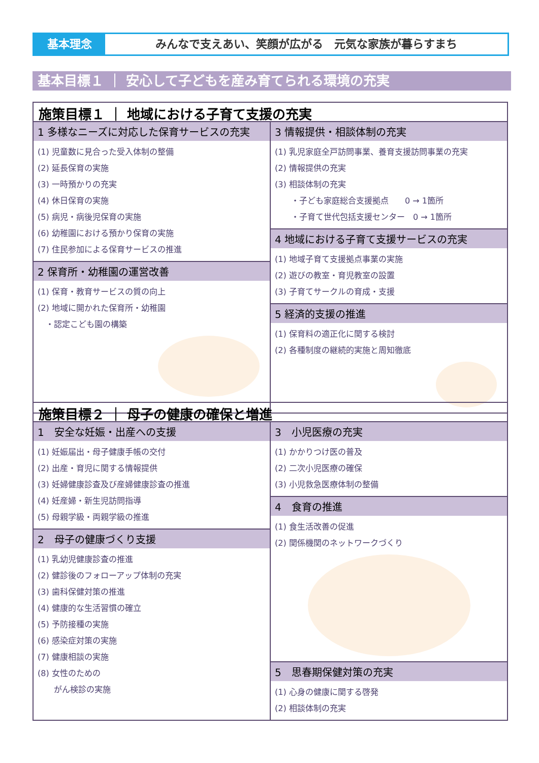基本理念 みんなで支えあい、笑顔が広がる　元気な家族が暮らすまち
基本目標１ ｜ 安心して子どもを産み育てられる環境の充実
施策目標１ ｜ 地域における子育て支援の充実
1 多様なニーズに対応した保育サービスの充実
(1) 児童数に見合った受入体制の整備
(2) 延長保育の実施
(3) 一時預かりの充実
(4) 休日保育の実施
(5) 病児・病後児保育の実施
(6) 幼稚園における預かり保育の実施
(7) 住民参加による保育サービスの推進
2 保育所・幼稚園の運営改善
(1) 保育・教育サービスの質の向上
(2) 地域に開かれた保育所・幼稚園
　・認定こども園の構築
3 情報提供・相談体制の充実
(1) 乳児家庭全戸訪問事業、養育支援訪問事業の充実
(2) 情報提供の充実
(3) 相談体制の充実
　　・子ども家庭総合支援拠点　　0 → 1箇所
　　・子育て世代包括支援センター　0 → 1箇所
4 地域における子育て支援サービスの充実
(1) 地域子育て支援拠点事業の実施
(2) 遊びの教室・育児教室の設置
(3) 子育てサークルの育成・支援
5 経済的支援の推進
(1) 保育料の適正化に関する検討
(2) 各種制度の継続的実施と周知徹底
施策目標２ ｜ 母子の健康の確保と増進
1　安全な妊娠・出産への支援
(1) 妊娠届出・母子健康手帳の交付
(2) 出産・育児に関する情報提供
(3) 妊婦健康診査及び産婦健康診査の推進
(4) 妊産婦・新生児訪問指導
(5) 母親学級・両親学級の推進
2　母子の健康づくり支援
(1) 乳幼児健康診査の推進
(2) 健診後のフォローアップ体制の充実
(3) 歯科保健対策の推進
(4) 健康的な生活習慣の確立
(5) 予防接種の実施
(6) 感染症対策の実施
(7) 健康相談の実施
(8) 女性のための
　　がん検診の実施
3　小児医療の充実
(1) かかりつけ医の普及
(2) 二次小児医療の確保
(3) 小児救急医療体制の整備
4　食育の推進
(1) 食生活改善の促進
(2) 関係機関のネットワークづくり
5　思春期保健対策の充実
(1) 心身の健康に関する啓発
(2) 相談体制の充実